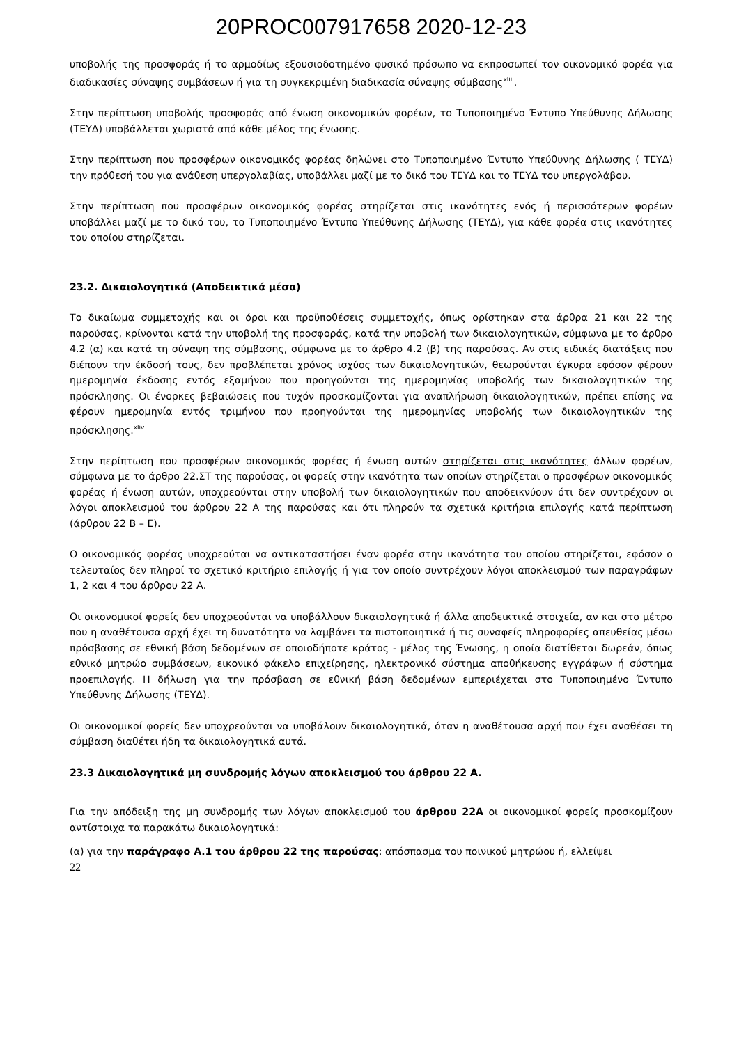20PROC007917658 2020-12-23
υποβολής της προσφοράς ή το αρμοδίως εξουσιοδοτημένο φυσικό πρόσωπο να εκπροσωπεί τον οικονομικό φορέα για διαδικασίες σύναψης συμβάσεων ή για τη συγκεκριμένη διαδικασία σύναψης σύμβασης<sup>xliii</sup>.
Στην περίπτωση υποβολής προσφοράς από ένωση οικονομικών φορέων, το Τυποποιημένο Έντυπο Υπεύθυνης Δήλωσης (ΤΕΥΔ) υποβάλλεται χωριστά από κάθε μέλος της ένωσης.
Στην περίπτωση που προσφέρων οικονομικός φορέας δηλώνει στο Τυποποιημένο Έντυπο Υπεύθυνης Δήλωσης ( ΤΕΥΔ) την πρόθεσή του για ανάθεση υπεργολαβίας, υποβάλλει μαζί με το δικό του ΤΕΥΔ και το ΤΕΥΔ του υπεργολάβου.
Στην περίπτωση που προσφέρων οικονομικός φορέας στηρίζεται στις ικανότητες ενός ή περισσότερων φορέων υποβάλλει μαζί με το δικό του, το Τυποποιημένο Έντυπο Υπεύθυνης Δήλωσης (ΤΕΥΔ), για κάθε φορέα στις ικανότητες του οποίου στηρίζεται.
23.2. Δικαιολογητικά (Αποδεικτικά μέσα)
Το δικαίωμα συμμετοχής και οι όροι και προϋποθέσεις συμμετοχής, όπως ορίστηκαν στα άρθρα 21 και 22 της παρούσας, κρίνονται κατά την υποβολή της προσφοράς, κατά την υποβολή των δικαιολογητικών, σύμφωνα με το άρθρο 4.2 (α) και κατά τη σύναψη της σύμβασης, σύμφωνα με το άρθρο 4.2 (β) της παρούσας. Αν στις ειδικές διατάξεις που διέπουν την έκδοσή τους, δεν προβλέπεται χρόνος ισχύος των δικαιολογητικών, θεωρούνται έγκυρα εφόσον φέρουν ημερομηνία έκδοσης εντός εξαμήνου που προηγούνται της ημερομηνίας υποβολής των δικαιολογητικών της πρόσκλησης. Οι ένορκες βεβαιώσεις που τυχόν προσκομίζονται για αναπλήρωση δικαιολογητικών, πρέπει επίσης να φέρουν ημερομηνία εντός τριμήνου που προηγούνται της ημερομηνίας υποβολής των δικαιολογητικών της πρόσκλησης.<sup>xliv</sup>
Στην περίπτωση που προσφέρων οικονομικός φορέας ή ένωση αυτών στηρίζεται στις ικανότητες άλλων φορέων, σύμφωνα με το άρθρο 22.ΣΤ της παρούσας, οι φορείς στην ικανότητα των οποίων στηρίζεται ο προσφέρων οικονομικός φορέας ή ένωση αυτών, υποχρεούνται στην υποβολή των δικαιολογητικών που αποδεικνύουν ότι δεν συντρέχουν οι λόγοι αποκλεισμού του άρθρου 22 Α της παρούσας και ότι πληρούν τα σχετικά κριτήρια επιλογής κατά περίπτωση (άρθρου 22 Β – Ε).
Ο οικονομικός φορέας υποχρεούται να αντικαταστήσει έναν φορέα στην ικανότητα του οποίου στηρίζεται, εφόσον ο τελευταίος δεν πληροί το σχετικό κριτήριο επιλογής ή για τον οποίο συντρέχουν λόγοι αποκλεισμού των παραγράφων 1, 2 και 4 του άρθρου 22 Α.
Οι οικονομικοί φορείς δεν υποχρεούνται να υποβάλλουν δικαιολογητικά ή άλλα αποδεικτικά στοιχεία, αν και στο μέτρο που η αναθέτουσα αρχή έχει τη δυνατότητα να λαμβάνει τα πιστοποιητικά ή τις συναφείς πληροφορίες απευθείας μέσω πρόσβασης σε εθνική βάση δεδομένων σε οποιοδήποτε κράτος - μέλος της Ένωσης, η οποία διατίθεται δωρεάν, όπως εθνικό μητρώο συμβάσεων, εικονικό φάκελο επιχείρησης, ηλεκτρονικό σύστημα αποθήκευσης εγγράφων ή σύστημα προεπιλογής. Η δήλωση για την πρόσβαση σε εθνική βάση δεδομένων εμπεριέχεται στο Τυποποιημένο Έντυπο Υπεύθυνης Δήλωσης (ΤΕΥΔ).
Οι οικονομικοί φορείς δεν υποχρεούνται να υποβάλουν δικαιολογητικά, όταν η αναθέτουσα αρχή που έχει αναθέσει τη σύμβαση διαθέτει ήδη τα δικαιολογητικά αυτά.
23.3 Δικαιολογητικά μη συνδρομής λόγων αποκλεισμού του άρθρου 22 Α.
Για την απόδειξη της μη συνδρομής των λόγων αποκλεισμού του άρθρου 22Α οι οικονομικοί φορείς προσκομίζουν αντίστοιχα τα παρακάτω δικαιολογητικά:
(α) για την παράγραφο Α.1 του άρθρου 22 της παρούσας: απόσπασμα του ποινικού μητρώου ή, ελλείψει
22